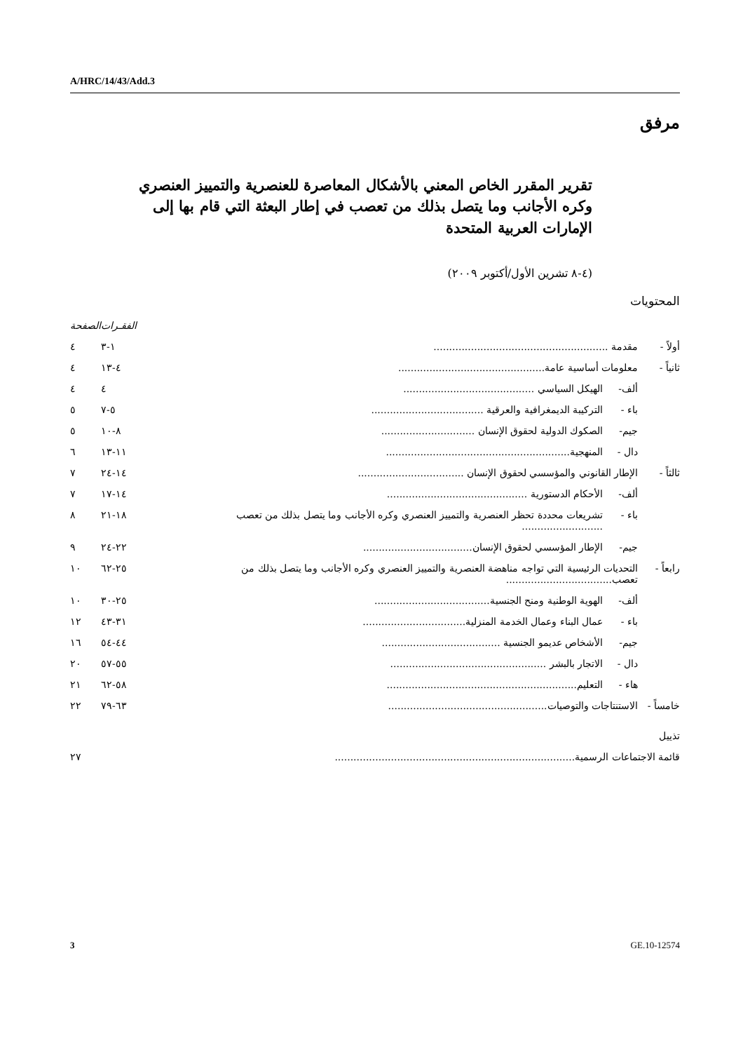A/HRC/14/43/Add.3
مرفق
تقرير المقرر الخاص المعني بالأشكال المعاصرة للعنصرية والتمييز العنصري وكره الأجانب وما يتصل بذلك من تعصب في إطار البعثة التي قام بها إلى الإمارات العربية المتحدة
(٤-٨ تشرين الأول/أكتوبر ٢٠٠٩)
المحتويات
| | | | الفقـرات | الصفحة |
| --- | --- | --- | --- | --- |
| أولاً - | مقدمة ........................................................ | | ١-٣ | ٤ |
| ثانياً - | معلومات أساسية عامة............................................... | | ٤-١٣ | ٤ |
| | ألف- | الهيكل السياسي .......................................... | ٤ | ٤ |
| | باء - | التركيبة الديمغرافية والعرقية .................................... | ٥-٧ | ٥ |
| | جيم- | الصكوك الدولية لحقوق الإنسان .............................. | ٨-١٠ | ٥ |
| | دال - | المنهجية........................................................... | ١١-١٣ | ٦ |
| ثالثاً - | الإطار القانوني والمؤسسي لحقوق الإنسان .................................. | | ١٤-٢٤ | ٧ |
| | ألف- | الأحكام الدستورية ............................................. | ١٤-١٧ | ٧ |
| | باء - | تشريعات محددة تحظر العنصرية والتمييز العنصري وكره الأجانب وما يتصل بذلك من تعصب .......................... | ١٨-٢١ | ٨ |
| | جيم- | الإطار المؤسسي لحقوق الإنسان................................... | ٢٢-٢٤ | ٩ |
| رابعاً - | التحديات الرئيسية التي تواجه مناهضة العنصرية والتمييز العنصري وكره الأجانب وما يتصل بذلك من تعصب.................................. | | ٢٥-٦٢ | ١٠ |
| | ألف- | الهوية الوطنية ومنح الجنسية..................................... | ٢٥-٣٠ | ١٠ |
| | باء - | عمال البناء وعمال الخدمة المنزلية................................. | ٣١-٤٣ | ١٢ |
| | جيم- | الأشخاص عديمو الجنسية ...................................... | ٤٤-٥٤ | ١٦ |
| | دال - | الاتجار بالبشر .................................................. | ٥٥-٥٧ | ٢٠ |
| | هاء - | التعليم............................................................. | ٥٨-٦٢ | ٢١ |
| خامساً - | الاستنتاجات والتوصيات................................................... | | ٦٣-٧٩ | ٢٢ |
| تذييل | | | | |
| قائمة الاجتماعات الرسمية............................................................................. | | | | ٢٧ |
3 GE.10-12574